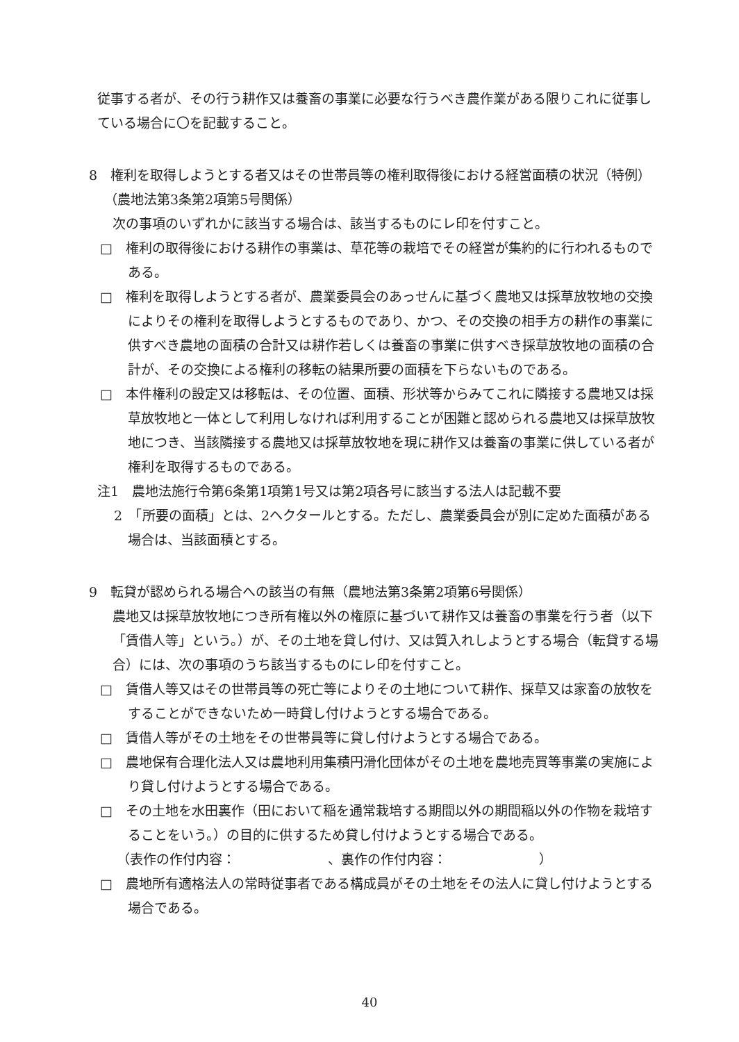従事する者が、その行う耕作又は養畜の事業に必要な行うべき農作業がある限りこれに従事している場合に〇を記載すること。
8　権利を取得しようとする者又はその世帯員等の権利取得後における経営面積の状況（特例）（農地法第3条第2項第5号関係）
次の事項のいずれかに該当する場合は、該当するものにレ印を付すこと。
□　権利の取得後における耕作の事業は、草花等の栽培でその経営が集約的に行われるものである。
□　権利を取得しようとする者が、農業委員会のあっせんに基づく農地又は採草放牧地の交換によりその権利を取得しようとするものであり、かつ、その交換の相手方の耕作の事業に供すべき農地の面積の合計又は耕作若しくは養畜の事業に供すべき採草放牧地の面積の合計が、その交換による権利の移転の結果所要の面積を下らないものである。
□　本件権利の設定又は移転は、その位置、面積、形状等からみてこれに隣接する農地又は採草放牧地と一体として利用しなければ利用することが困難と認められる農地又は採草放牧地につき、当該隣接する農地又は採草放牧地を現に耕作又は養畜の事業に供している者が権利を取得するものである。
注1　農地法施行令第6条第1項第1号又は第2項各号に該当する法人は記載不要
2　「所要の面積」とは、2ヘクタールとする。ただし、農業委員会が別に定めた面積がある場合は、当該面積とする。
9　転貸が認められる場合への該当の有無（農地法第3条第2項第6号関係）
農地又は採草放牧地につき所有権以外の権原に基づいて耕作又は養畜の事業を行う者（以下「賃借人等」という。）が、その土地を貸し付け、又は質入れしようとする場合（転貸する場合）には、次の事項のうち該当するものにレ印を付すこと。
□　賃借人等又はその世帯員等の死亡等によりその土地について耕作、採草又は家畜の放牧をすることができないため一時貸し付けようとする場合である。
□　賃借人等がその土地をその世帯員等に貸し付けようとする場合である。
□　農地保有合理化法人又は農地利用集積円滑化団体がその土地を農地売買等事業の実施により貸し付けようとする場合である。
□　その土地を水田裏作（田において稲を通常栽培する期間以外の期間稲以外の作物を栽培することをいう。）の目的に供するため貸し付けようとする場合である。
（表作の作付内容：　　　　　　　、裏作の作付内容：　　　　　　　）
□　農地所有適格法人の常時従事者である構成員がその土地をその法人に貸し付けようとする場合である。
40